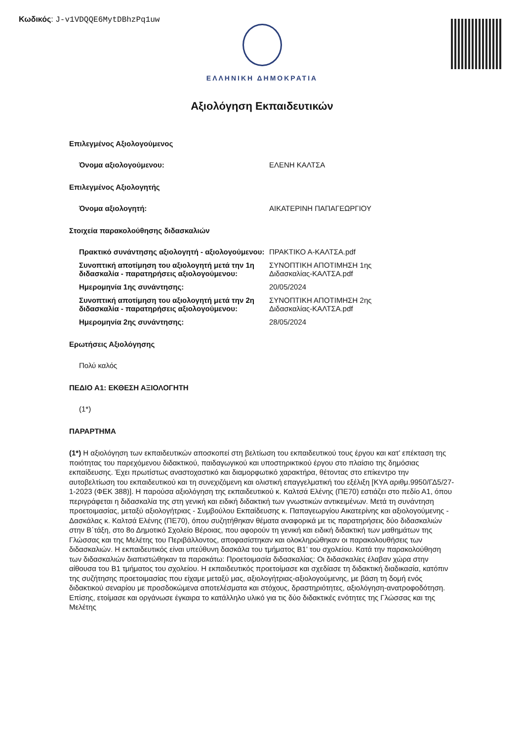Κωδικός: J-v1VDQQE6MytDBhzPq1uw
ΕΛΛΗΝΙΚΗ ΔΗΜΟΚΡΑΤΙΑ
Αξιολόγηση Εκπαιδευτικών
Επιλεγμένος Αξιολογούμενος
Όνομα αξιολογούμενου: ΕΛΕΝΗ ΚΑΛΤΣΑ
Επιλεγμένος Αξιολογητής
Όνομα αξιολογητή: ΑΙΚΑΤΕΡΙΝΗ ΠΑΠΑΓΕΩΡΓΙΟΥ
Στοιχεία παρακολούθησης διδασκαλιών
Πρακτικό συνάντησης αξιολογητή - αξιολογούμενου:
ΠΡΑΚΤΙΚΟ Α-ΚΑΛΤΣΑ.pdf
Συνοπτική αποτίμηση του αξιολογητή μετά την 1η διδασκαλία - παρατηρήσεις αξιολογούμενου:
ΣΥΝΟΠΤΙΚΗ ΑΠΟΤΙΜΗΣΗ 1ης
Διδασκαλίας-ΚΑΛΤΣΑ.pdf
Ημερομηνία 1ης συνάντησης: 20/05/2024
Συνοπτική αποτίμηση του αξιολογητή μετά την 2η διδασκαλία - παρατηρήσεις αξιολογούμενου:
ΣΥΝΟΠΤΙΚΗ ΑΠΟΤΙΜΗΣΗ 2ης
Διδασκαλίας-ΚΑΛΤΣΑ.pdf
Ημερομηνία 2ης συνάντησης: 28/05/2024
Ερωτήσεις Αξιολόγησης
Πολύ καλός
ΠΕΔΙΟ Α1: ΕΚΘΕΣΗ ΑΞΙΟΛΟΓΗΤΗ
(1*)
ΠΑΡΑΡΤΗΜΑ
(1*) Η αξιολόγηση των εκπαιδευτικών αποσκοπεί στη βελτίωση του εκπαιδευτικού τους έργου και κατ’ επέκταση της ποιότητας του παρεχόμενου διδακτικού, παιδαγωγικού και υποστηρικτικού έργου στο πλαίσιο της δημόσιας εκπαίδευσης. Έχει πρωτίστως αναστοχαστικό και διαμορφωτικό χαρακτήρα, θέτοντας στο επίκεντρο την αυτοβελτίωση του εκπαιδευτικού και τη συνεχιζόμενη και ολιστική επαγγελματική του εξέλιξη [ΚΥΑ αριθμ.9950/ΓΔ5/27-1-2023 (ΦΕΚ 388)]. Η παρούσα αξιολόγηση της εκπαιδευτικού κ. Καλτσά Ελένης (ΠΕ70) εστιάζει στο πεδίο Α1, όπου περιγράφεται η διδασκαλία της στη γενική και ειδική διδακτική των γνωστικών αντικειμένων. Μετά τη συνάντηση προετοιμασίας, μεταξύ αξιολογήτριας - Συμβούλου Εκπαίδευσης κ. Παπαγεωργίου Αικατερίνης και αξιολογούμενης - Δασκάλας κ. Καλτσά Ελένης (ΠΕ70), όπου συζητήθηκαν θέματα αναφορικά με τις παρατηρήσεις δύο διδασκαλιών στην Β΄τάξη, στο 8ο Δημοτικό Σχολείο Βέροιας, που αφορούν τη γενική και ειδική διδακτική των μαθημάτων της Γλώσσας και της Μελέτης του Περιβάλλοντος, αποφασίστηκαν και ολοκληρώθηκαν οι παρακολουθήσεις των διδασκαλιών. Η εκπαιδευτικός είναι υπεύθυνη δασκάλα του τμήματος Β1’ του σχολείου. Κατά την παρακολούθηση των διδασκαλιών διαπιστώθηκαν τα παρακάτω: Προετοιμασία διδασκαλίας: Οι διδασκαλίες έλαβαν χώρα στην αίθουσα του Β1 τμήματος του σχολείου. Η εκπαιδευτικός προετοίμασε και σχεδίασε τη διδακτική διαδικασία, κατόπιν της συζήτησης προετοιμασίας που είχαμε μεταξύ μας, αξιολογήτριας-αξιολογούμενης, με βάση τη δομή ενός διδακτικού σεναρίου με προσδοκώμενα αποτελέσματα και στόχους, δραστηριότητες, αξιολόγηση-ανατροφοδότηση. Επίσης, ετοίμασε και οργάνωσε έγκαιρα το κατάλληλο υλικό για τις δύο διδακτικές ενότητες της Γλώσσας και της Μελέτης